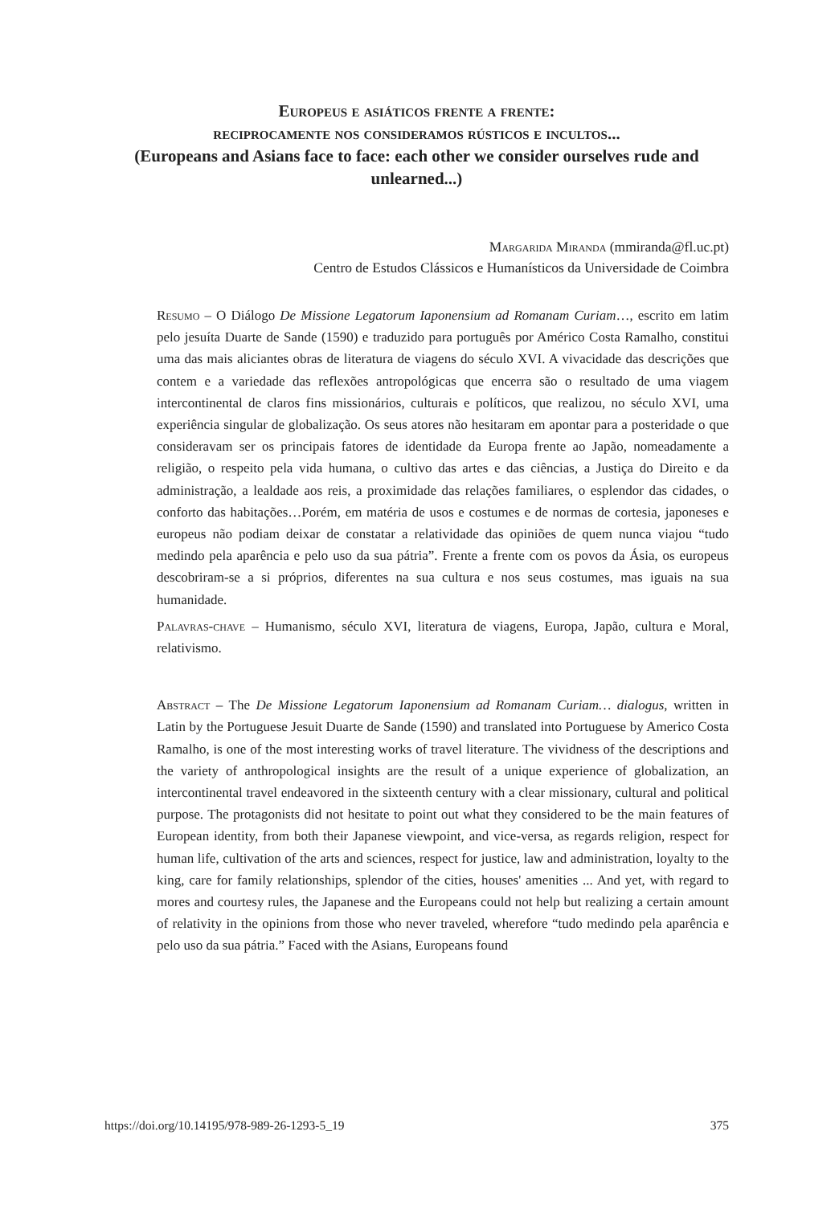Europeus e asiáticos frente a frente:
reciprocamente nos consideramos rústicos e incultos...
(Europeans and Asians face to face: each other we consider ourselves rude and unlearned...)
Margarida Miranda (mmiranda@fl.uc.pt)
Centro de Estudos Clássicos e Humanísticos da Universidade de Coimbra
Resumo – O Diálogo De Missione Legatorum Iaponensium ad Romanam Curiam…, escrito em latim pelo jesuíta Duarte de Sande (1590) e traduzido para português por Américo Costa Ramalho, constitui uma das mais aliciantes obras de literatura de viagens do século XVI. A vivacidade das descrições que contem e a variedade das reflexões antropológicas que encerra são o resultado de uma viagem intercontinental de claros fins missionários, culturais e políticos, que realizou, no século XVI, uma experiência singular de globalização. Os seus atores não hesitaram em apontar para a posteridade o que consideravam ser os principais fatores de identidade da Europa frente ao Japão, nomeadamente a religião, o respeito pela vida humana, o cultivo das artes e das ciências, a Justiça do Direito e da administração, a lealdade aos reis, a proximidade das relações familiares, o esplendor das cidades, o conforto das habitações…Porém, em matéria de usos e costumes e de normas de cortesia, japoneses e europeus não podiam deixar de constatar a relatividade das opiniões de quem nunca viajou “tudo medindo pela aparência e pelo uso da sua pátria”. Frente a frente com os povos da Ásia, os europeus descobriram-se a si próprios, diferentes na sua cultura e nos seus costumes, mas iguais na sua humanidade.
Palavras-chave – Humanismo, século XVI, literatura de viagens, Europa, Japão, cultura e Moral, relativismo.
Abstract – The De Missione Legatorum Iaponensium ad Romanam Curiam… dialogus, written in Latin by the Portuguese Jesuit Duarte de Sande (1590) and translated into Portuguese by Americo Costa Ramalho, is one of the most interesting works of travel literature. The vividness of the descriptions and the variety of anthropological insights are the result of a unique experience of globalization, an intercontinental travel endeavored in the sixteenth century with a clear missionary, cultural and political purpose. The protagonists did not hesitate to point out what they considered to be the main features of European identity, from both their Japanese viewpoint, and vice-versa, as regards religion, respect for human life, cultivation of the arts and sciences, respect for justice, law and administration, loyalty to the king, care for family relationships, splendor of the cities, houses' amenities ... And yet, with regard to mores and courtesy rules, the Japanese and the Europeans could not help but realizing a certain amount of relativity in the opinions from those who never traveled, wherefore “tudo medindo pela aparência e pelo uso da sua pátria.” Faced with the Asians, Europeans found
https://doi.org/10.14195/978-989-26-1293-5_19 375